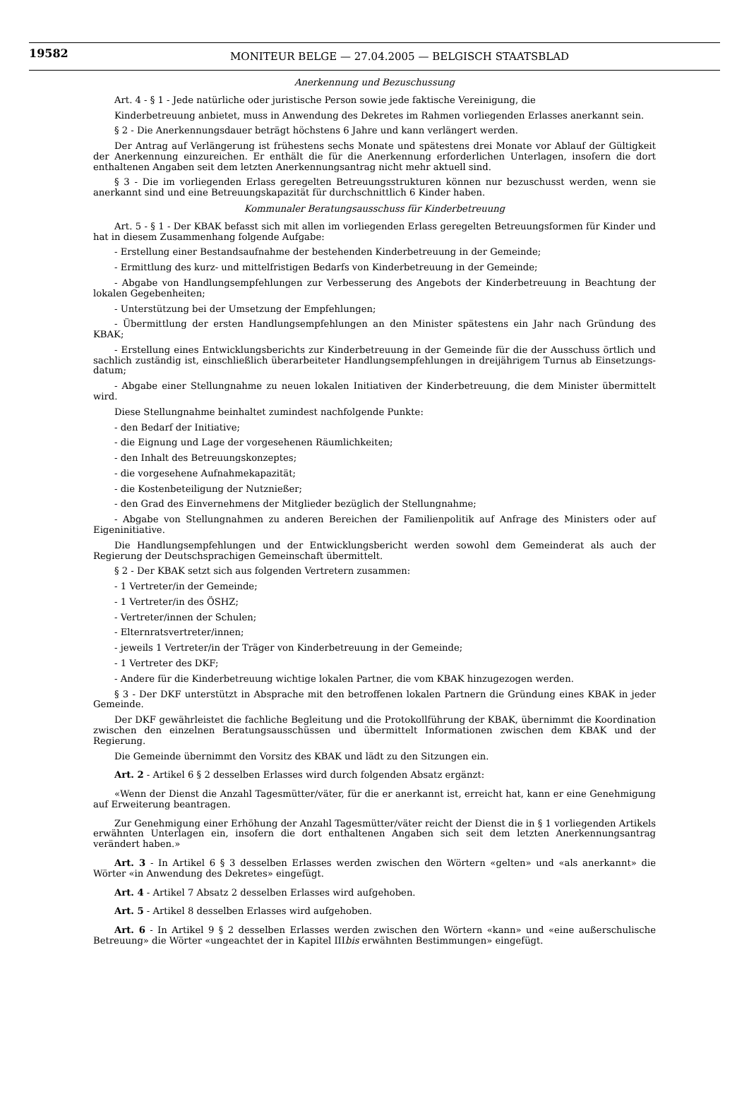19582 MONITEUR BELGE — 27.04.2005 — BELGISCH STAATSBLAD
Anerkennung und Bezuschussung
Art. 4 - § 1 - Jede natürliche oder juristische Person sowie jede faktische Vereinigung, die
Kinderbetreuung anbietet, muss in Anwendung des Dekretes im Rahmen vorliegenden Erlasses anerkannt sein.
§ 2 - Die Anerkennungsdauer beträgt höchstens 6 Jahre und kann verlängert werden.
Der Antrag auf Verlängerung ist frühestens sechs Monate und spätestens drei Monate vor Ablauf der Gültigkeit der Anerkennung einzureichen. Er enthält die für die Anerkennung erforderlichen Unterlagen, insofern die dort enthaltenen Angaben seit dem letzten Anerkennungsantrag nicht mehr aktuell sind.
§ 3 - Die im vorliegenden Erlass geregelten Betreuungsstrukturen können nur bezuschusst werden, wenn sie anerkannt sind und eine Betreuungskapazität für durchschnittlich 6 Kinder haben.
Kommunaler Beratungsausschuss für Kinderbetreuung
Art. 5 - § 1 - Der KBAK befasst sich mit allen im vorliegenden Erlass geregelten Betreuungsformen für Kinder und hat in diesem Zusammenhang folgende Aufgabe:
- Erstellung einer Bestandsaufnahme der bestehenden Kinderbetreuung in der Gemeinde;
- Ermittlung des kurz- und mittelfristigen Bedarfs von Kinderbetreuung in der Gemeinde;
- Abgabe von Handlungsempfehlungen zur Verbesserung des Angebots der Kinderbetreuung in Beachtung der lokalen Gegebenheiten;
- Unterstützung bei der Umsetzung der Empfehlungen;
- Übermittlung der ersten Handlungsempfehlungen an den Minister spätestens ein Jahr nach Gründung des KBAK;
- Erstellung eines Entwicklungsberichts zur Kinderbetreuung in der Gemeinde für die der Ausschuss örtlich und sachlich zuständig ist, einschließlich überarbeiteter Handlungsempfehlungen in dreijährigem Turnus ab Einsetzungs-datum;
- Abgabe einer Stellungnahme zu neuen lokalen Initiativen der Kinderbetreuung, die dem Minister übermittelt wird.
Diese Stellungnahme beinhaltet zumindest nachfolgende Punkte:
- den Bedarf der Initiative;
- die Eignung und Lage der vorgesehenen Räumlichkeiten;
- den Inhalt des Betreuungskonzeptes;
- die vorgesehene Aufnahmekapazität;
- die Kostenbeteiligung der Nutznießer;
- den Grad des Einvernehmens der Mitglieder bezüglich der Stellungnahme;
- Abgabe von Stellungnahmen zu anderen Bereichen der Familienpolitik auf Anfrage des Ministers oder auf Eigeninitiative.
Die Handlungsempfehlungen und der Entwicklungsbericht werden sowohl dem Gemeinderat als auch der Regierung der Deutschsprachigen Gemeinschaft übermittelt.
§ 2 - Der KBAK setzt sich aus folgenden Vertretern zusammen:
- 1 Vertreter/in der Gemeinde;
- 1 Vertreter/in des ÖSHZ;
- Vertreter/innen der Schulen;
- Elternratsvertreter/innen;
- jeweils 1 Vertreter/in der Träger von Kinderbetreuung in der Gemeinde;
- 1 Vertreter des DKF;
- Andere für die Kinderbetreuung wichtige lokalen Partner, die vom KBAK hinzugezogen werden.
§ 3 - Der DKF unterstützt in Absprache mit den betroffenen lokalen Partnern die Gründung eines KBAK in jeder Gemeinde.
Der DKF gewährleistet die fachliche Begleitung und die Protokollführung der KBAK, übernimmt die Koordination zwischen den einzelnen Beratungsausschüssen und übermittelt Informationen zwischen dem KBAK und der Regierung.
Die Gemeinde übernimmt den Vorsitz des KBAK und lädt zu den Sitzungen ein.
Art. 2 - Artikel 6 § 2 desselben Erlasses wird durch folgenden Absatz ergänzt:
«Wenn der Dienst die Anzahl Tagesmütter/väter, für die er anerkannt ist, erreicht hat, kann er eine Genehmigung auf Erweiterung beantragen.
Zur Genehmigung einer Erhöhung der Anzahl Tagesmütter/väter reicht der Dienst die in § 1 vorliegenden Artikels erwähnten Unterlagen ein, insofern die dort enthaltenen Angaben sich seit dem letzten Anerkennungsantrag verändert haben.»
Art. 3 - In Artikel 6 § 3 desselben Erlasses werden zwischen den Wörtern «gelten» und «als anerkannt» die Wörter «in Anwendung des Dekretes» eingefügt.
Art. 4 - Artikel 7 Absatz 2 desselben Erlasses wird aufgehoben.
Art. 5 - Artikel 8 desselben Erlasses wird aufgehoben.
Art. 6 - In Artikel 9 § 2 desselben Erlasses werden zwischen den Wörtern «kann» und «eine außerschulische Betreuung» die Wörter «ungeachtet der in Kapitel IIIbis erwähnten Bestimmungen» eingefügt.